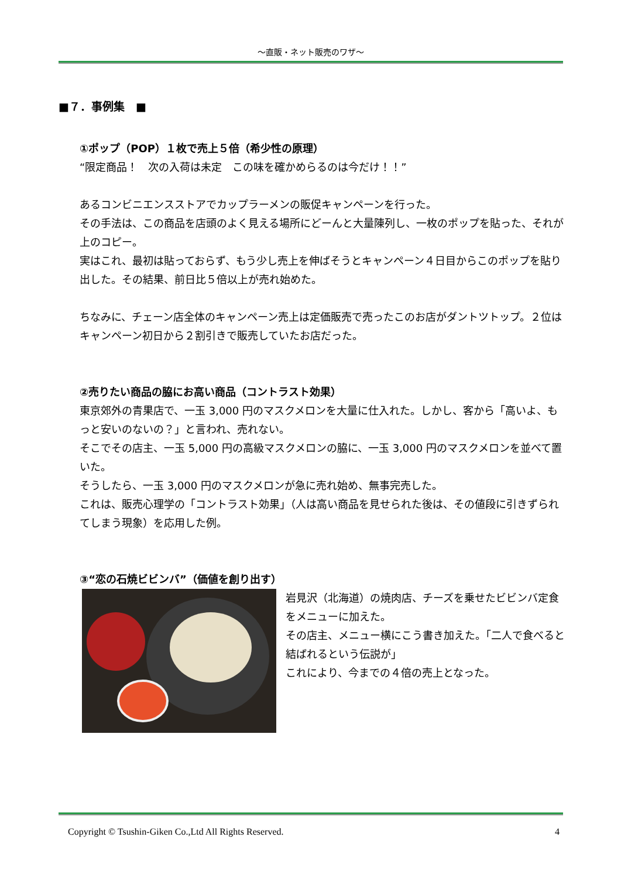～直販・ネット販売のワザ～
■７．事例集　■
①ポップ（POP）１枚で売上５倍（希少性の原理）
“限定商品！　次の入荷は未定　この味を確かめらるのは今だけ！！”
あるコンビニエンスストアでカップラーメンの販促キャンペーンを行った。
その手法は、この商品を店頭のよく見える場所にどーんと大量陳列し、一枚のポップを貼った、それが上のコピー。
実はこれ、最初は貼っておらず、もう少し売上を伸ばそうとキャンペーン４日目からこのポップを貼り出した。その結果、前日比５倍以上が売れ始めた。
ちなみに、チェーン店全体のキャンペーン売上は定価販売で売ったこのお店がダントツトップ。２位はキャンペーン初日から２割引きで販売していたお店だった。
②売りたい商品の脇にお高い商品（コントラスト効果）
東京郊外の青果店で、一玉 3,000 円のマスクメロンを大量に仕入れた。しかし、客から「高いよ、もっと安いのないの？」と言われ、売れない。
そこでその店主、一玉 5,000 円の高級マスクメロンの脇に、一玉 3,000 円のマスクメロンを並べて置いた。
そうしたら、一玉 3,000 円のマスクメロンが急に売れ始め、無事完売した。
これは、販売心理学の「コントラスト効果」（人は高い商品を見せられた後は、その値段に引きずられてしまう現象）を応用した例。
③“恋の石焼ビビンバ”（価値を創り出す）
岩見沢（北海道）の焼肉店、チーズを乗せたビビンバ定食をメニューに加えた。
その店主、メニュー横にこう書き加えた。「二人で食べると結ばれるという伝説が」
これにより、今までの４倍の売上となった。
Copyright © Tsushin-Giken Co.,Ltd All Rights Reserved. 4